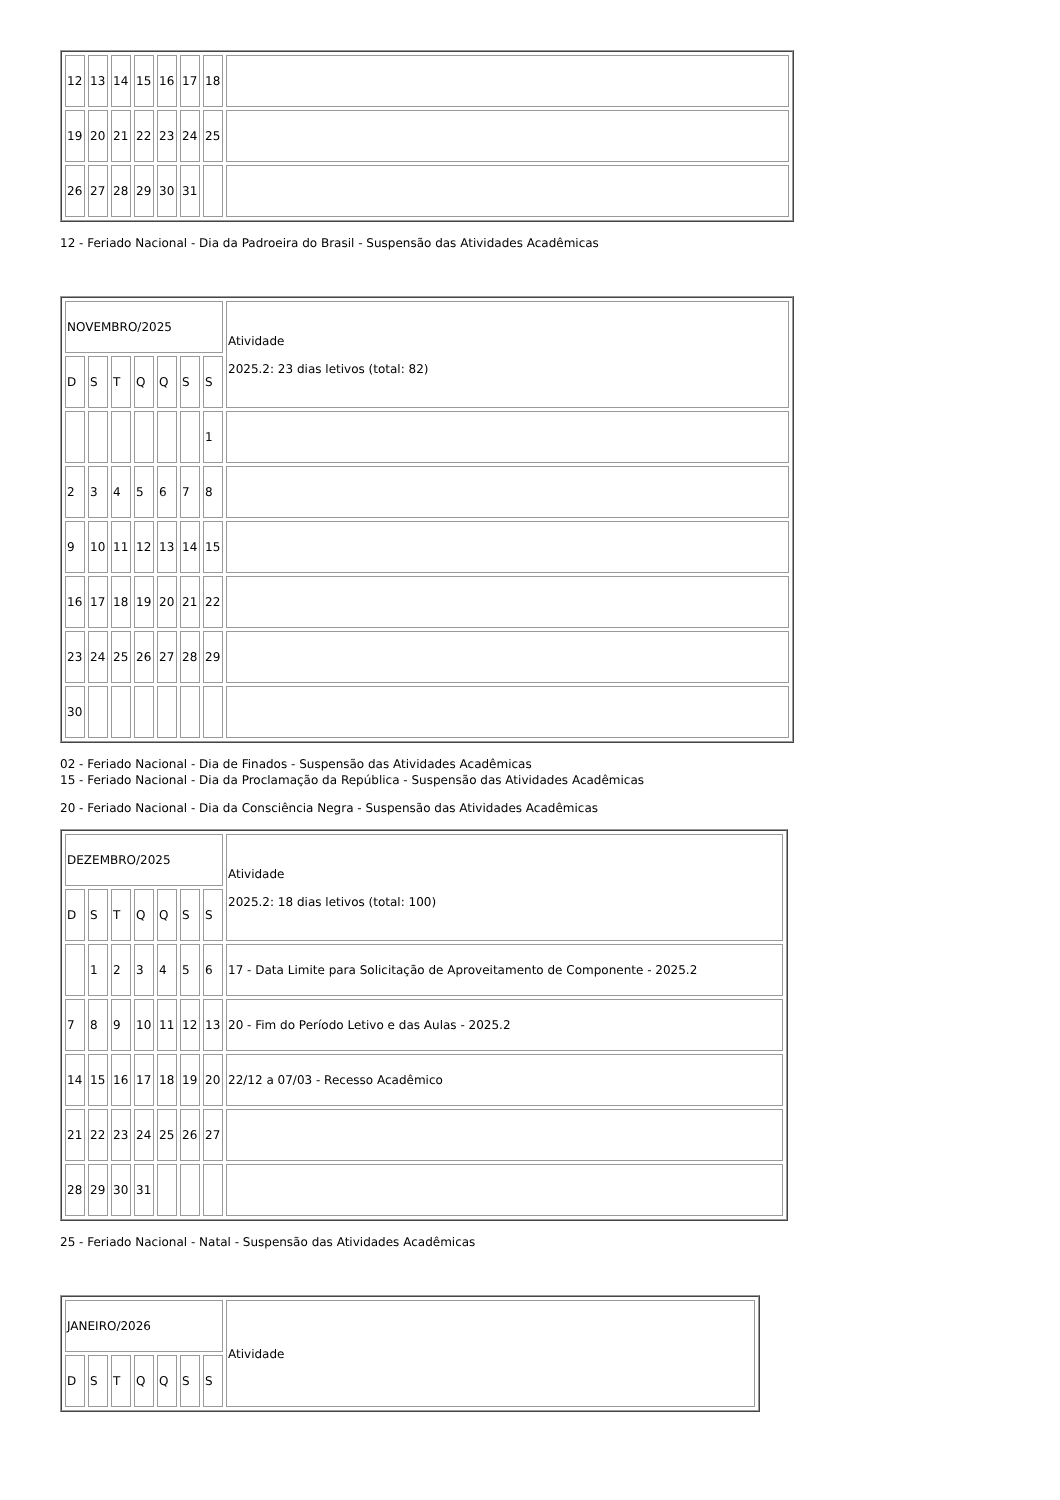| 12 | 13 | 14 | 15 | 16 | 17 | 18 | |
| 19 | 20 | 21 | 22 | 23 | 24 | 25 | |
| 26 | 27 | 28 | 29 | 30 | 31 | | |
12 - Feriado Nacional - Dia da Padroeira do Brasil - Suspensão das Atividades Acadêmicas
| NOVEMBRO/2025 | | | | | | | Atividade 2025.2: 23 dias letivos (total: 82) |
| D | S | T | Q | Q | S | S | |
| | | | | | | 1 | |
| 2 | 3 | 4 | 5 | 6 | 7 | 8 | |
| 9 | 10 | 11 | 12 | 13 | 14 | 15 | |
| 16 | 17 | 18 | 19 | 20 | 21 | 22 | |
| 23 | 24 | 25 | 26 | 27 | 28 | 29 | |
| 30 | | | | | | | |
02 - Feriado Nacional - Dia de Finados - Suspensão das Atividades Acadêmicas
15 - Feriado Nacional - Dia da Proclamação da República - Suspensão das Atividades Acadêmicas
20 - Feriado Nacional - Dia da Consciência Negra - Suspensão das Atividades Acadêmicas
| DEZEMBRO/2025 | | | | | | | Atividade 2025.2: 18 dias letivos (total: 100) |
| D | S | T | Q | Q | S | S | |
| | 1 | 2 | 3 | 4 | 5 | 6 | 17 - Data Limite para Solicitação de Aproveitamento de Componente - 2025.2 |
| 7 | 8 | 9 | 10 | 11 | 12 | 13 | 20 - Fim do Período Letivo e das Aulas - 2025.2 |
| 14 | 15 | 16 | 17 | 18 | 19 | 20 | 22/12 a 07/03 - Recesso Acadêmico |
| 21 | 22 | 23 | 24 | 25 | 26 | 27 | |
| 28 | 29 | 30 | 31 | | | | |
25 - Feriado Nacional - Natal - Suspensão das Atividades Acadêmicas
| JANEIRO/2026 | | | | | | | Atividade |
| D | S | T | Q | Q | S | S | |